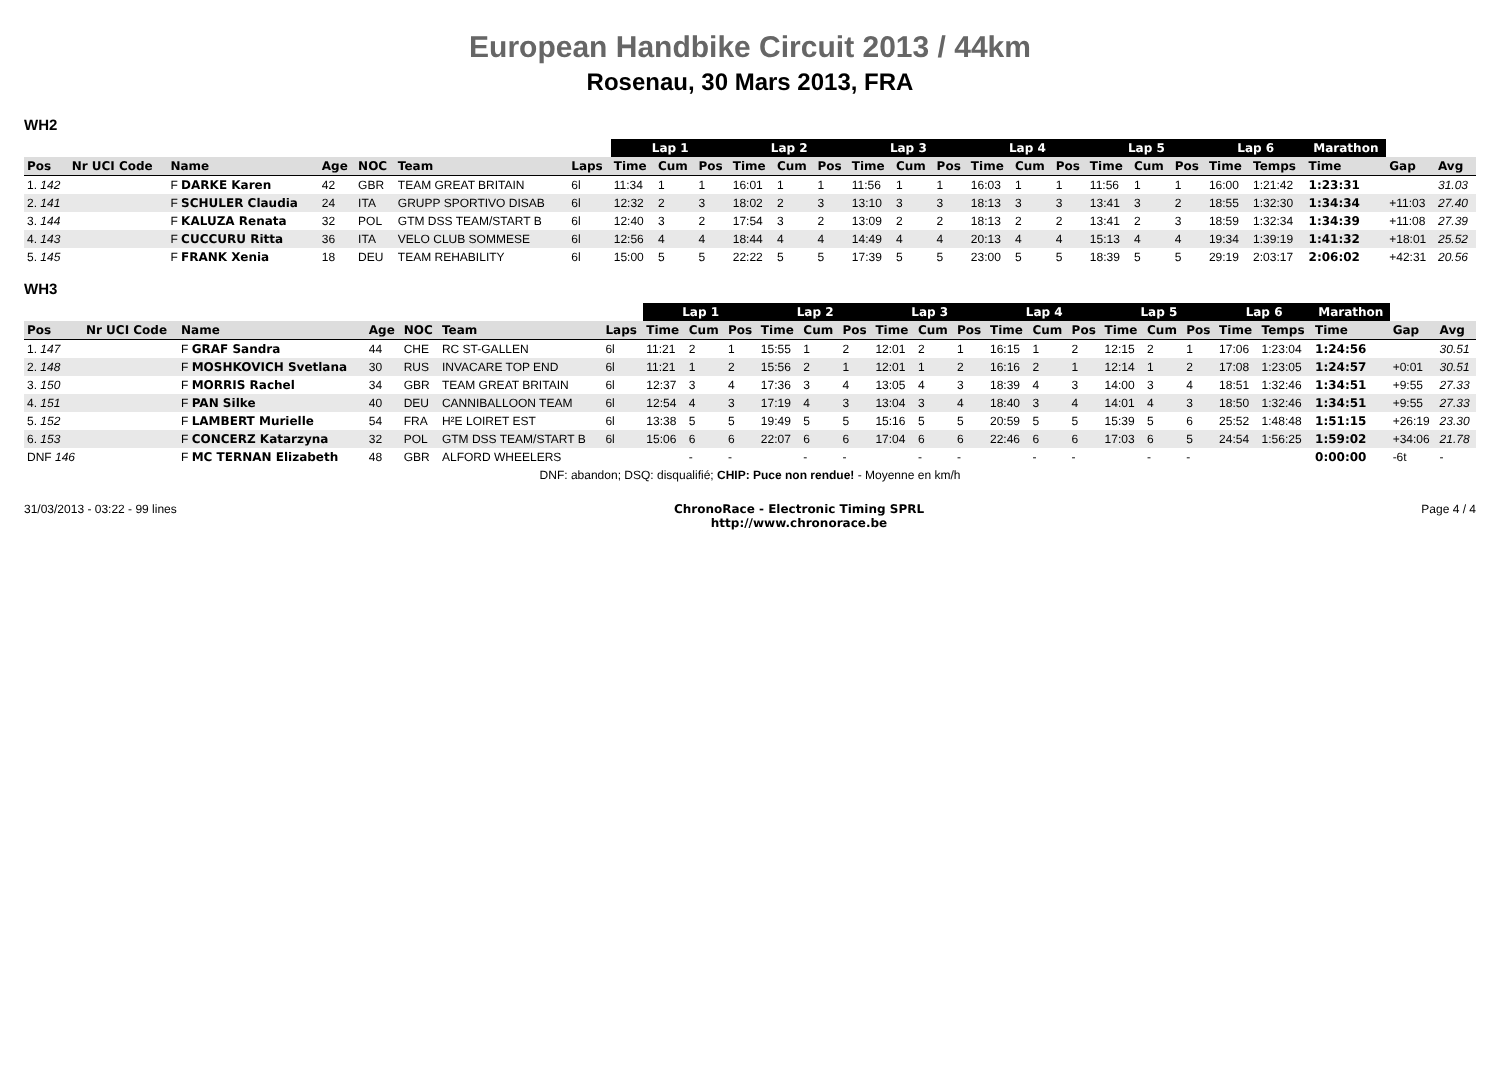European Handbike Circuit 2013 / 44km
Rosenau, 30 Mars 2013, FRA
WH2
| | | | | | | | Lap 1 | | | Lap 2 | | | Lap 3 | | | Lap 4 | | | Lap 5 | | | Lap 6 | | Marathon | | |
| --- | --- | --- | --- | --- | --- | --- | --- | --- | --- | --- | --- | --- | --- | --- | --- | --- | --- | --- | --- | --- | --- | --- | --- | --- | --- | --- |
| Pos | Nr UCI Code | Name | Age | NOC | Team | Laps | Time | Cum | Pos | Time | Cum | Pos | Time | Cum | Pos | Time | Cum | Pos | Time | Cum | Pos | Time | Temps | Time | Gap | Avg |
| 1. 142 | | F DARKE Karen | 42 | GBR | TEAM GREAT BRITAIN | 6l | 11:34 | 1 | 1 | 16:01 | 1 | 1 | 11:56 | 1 | 1 | 16:03 | 1 | 1 | 11:56 | 1 | 1 | 16:00 | 1:21:42 | 1:23:31 | | 31.03 |
| 2. 141 | | F SCHULER Claudia | 24 | ITA | GRUPP SPORTIVO DISAB | 6l | 12:32 | 2 | 3 | 18:02 | 2 | 3 | 13:10 | 3 | 3 | 18:13 | 3 | 3 | 13:41 | 3 | 2 | 18:55 | 1:32:30 | 1:34:34 | +11:03 | 27.40 |
| 3. 144 | | F KALUZA Renata | 32 | POL | GTM DSS TEAM/START B | 6l | 12:40 | 3 | 2 | 17:54 | 3 | 2 | 13:09 | 2 | 2 | 18:13 | 2 | 2 | 13:41 | 2 | 3 | 18:59 | 1:32:34 | 1:34:39 | +11:08 | 27.39 |
| 4. 143 | | F CUCCURU Ritta | 36 | ITA | VELO CLUB SOMMESE | 6l | 12:56 | 4 | 4 | 18:44 | 4 | 4 | 14:49 | 4 | 4 | 20:13 | 4 | 4 | 15:13 | 4 | 4 | 19:34 | 1:39:19 | 1:41:32 | +18:01 | 25.52 |
| 5. 145 | | F FRANK Xenia | 18 | DEU | TEAM REHABILITY | 6l | 15:00 | 5 | 5 | 22:22 | 5 | 5 | 17:39 | 5 | 5 | 23:00 | 5 | 5 | 18:39 | 5 | 5 | 29:19 | 2:03:17 | 2:06:02 | +42:31 | 20.56 |
WH3
| | | | | | | | Lap 1 | | | Lap 2 | | | Lap 3 | | | Lap 4 | | | Lap 5 | | | Lap 6 | | Marathon | | |
| --- | --- | --- | --- | --- | --- | --- | --- | --- | --- | --- | --- | --- | --- | --- | --- | --- | --- | --- | --- | --- | --- | --- | --- | --- | --- | --- |
| Pos | Nr UCI Code | Name | Age | NOC | Team | Laps | Time | Cum | Pos | Time | Cum | Pos | Time | Cum | Pos | Time | Cum | Pos | Time | Cum | Pos | Time | Temps | Time | Gap | Avg |
| 1. 147 | | F GRAF Sandra | 44 | CHE | RC ST-GALLEN | 6l | 11:21 | 2 | 1 | 15:55 | 1 | 2 | 12:01 | 2 | 1 | 16:15 | 1 | 2 | 12:15 | 2 | 1 | 17:06 | 1:23:04 | 1:24:56 | | 30.51 |
| 2. 148 | | F MOSHKOVICH Svetlana | 30 | RUS | INVACARE TOP END | 6l | 11:21 | 1 | 2 | 15:56 | 2 | 1 | 12:01 | 1 | 2 | 16:16 | 2 | 1 | 12:14 | 1 | 2 | 17:08 | 1:23:05 | 1:24:57 | +0:01 | 30.51 |
| 3. 150 | | F MORRIS Rachel | 34 | GBR | TEAM GREAT BRITAIN | 6l | 12:37 | 3 | 4 | 17:36 | 3 | 4 | 13:05 | 4 | 3 | 18:39 | 4 | 3 | 14:00 | 3 | 4 | 18:51 | 1:32:46 | 1:34:51 | +9:55 | 27.33 |
| 4. 151 | | F PAN Silke | 40 | DEU | CANNIBALLOON TEAM | 6l | 12:54 | 4 | 3 | 17:19 | 4 | 3 | 13:04 | 3 | 4 | 18:40 | 3 | 4 | 14:01 | 4 | 3 | 18:50 | 1:32:46 | 1:34:51 | +9:55 | 27.33 |
| 5. 152 | | F LAMBERT Murielle | 54 | FRA | H²E LOIRET EST | 6l | 13:38 | 5 | 5 | 19:49 | 5 | 5 | 15:16 | 5 | 5 | 20:59 | 5 | 5 | 15:39 | 5 | 6 | 25:52 | 1:48:48 | 1:51:15 | +26:19 | 23.30 |
| 6. 153 | | F CONCERZ Katarzyna | 32 | POL | GTM DSS TEAM/START B | 6l | 15:06 | 6 | 6 | 22:07 | 6 | 6 | 17:04 | 6 | 6 | 22:46 | 6 | 6 | 17:03 | 6 | 5 | 24:54 | 1:56:25 | 1:59:02 | +34:06 | 21.78 |
| DNF 146 | | F MC TERNAN Elizabeth | 48 | GBR | ALFORD WHEELERS | | | - | - | | - | - | | - | - | | - | - | | - | - | | | 0:00:00 | -6t | - |
| DNF: abandon; DSQ: disqualifié; CHIP: Puce non rendue! - Moyenne en km/h | | | | | | | | | | | | | | | | | | | | | | | | | | |
31/03/2013 - 03:22 - 99 lines ChronoRace - Electronic Timing SPRL
http://www.chronorace.be Page 4 / 4